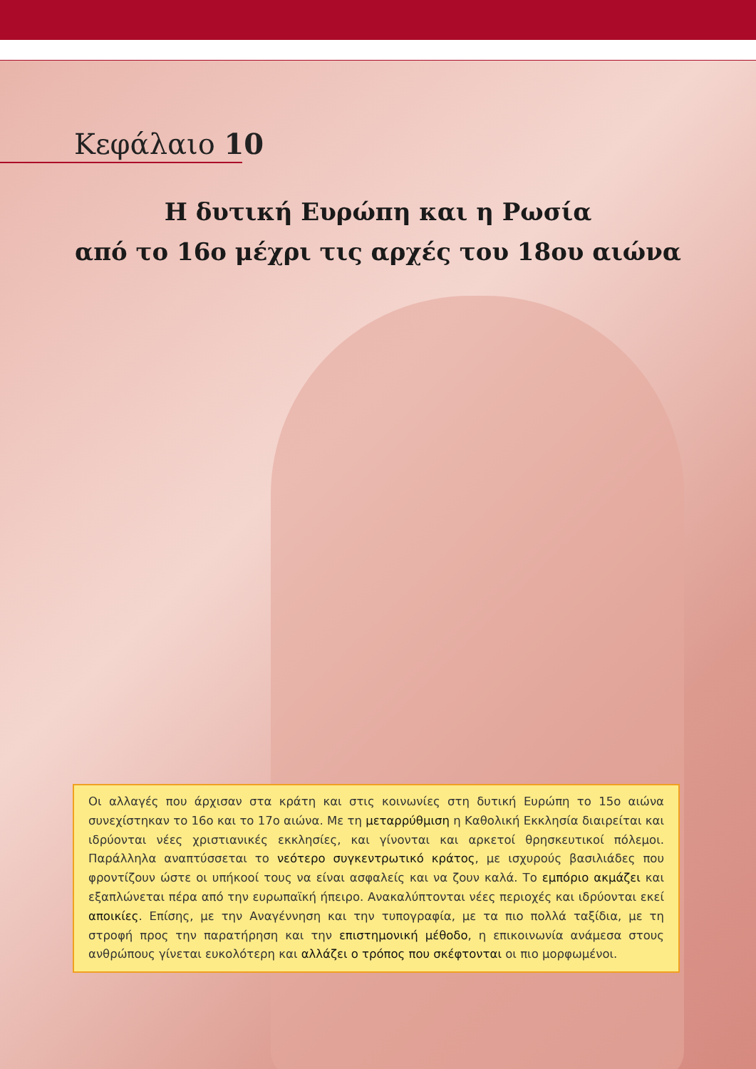Κεφάλαιο 10
Η δυτική Ευρώπη και η Ρωσία
από το 16ο μέχρι τις αρχές του 18ου αιώνα
Οι αλλαγές που άρχισαν στα κράτη και στις κοινωνίες στη δυτική Ευρώπη το 15ο αιώνα συνεχίστηκαν το 16ο και το 17ο αιώνα. Με τη μεταρρύθμιση η Καθολική Εκκλησία διαιρείται και ιδρύονται νέες χριστιανικές εκκλησίες, και γίνονται και αρκετοί θρησκευτικοί πόλεμοι. Παράλληλα αναπτύσσεται το νεότερο συγκεντρωτικό κράτος, με ισχυρούς βασιλιάδες που φροντίζουν ώστε οι υπήκοοί τους να είναι ασφαλείς και να ζουν καλά. Το εμπόριο ακμάζει και εξαπλώνεται πέρα από την ευρωπαϊκή ήπειρο. Ανακαλύπτονται νέες περιοχές και ιδρύονται εκεί αποικίες. Επίσης, με την Αναγέννηση και την τυπογραφία, με τα πιο πολλά ταξίδια, με τη στροφή προς την παρατήρηση και την επιστημονική μέθοδο, η επικοινωνία ανάμεσα στους ανθρώπους γίνεται ευκολότερη και αλλάζει ο τρόπος που σκέφτονται οι πιο μορφωμένοι.